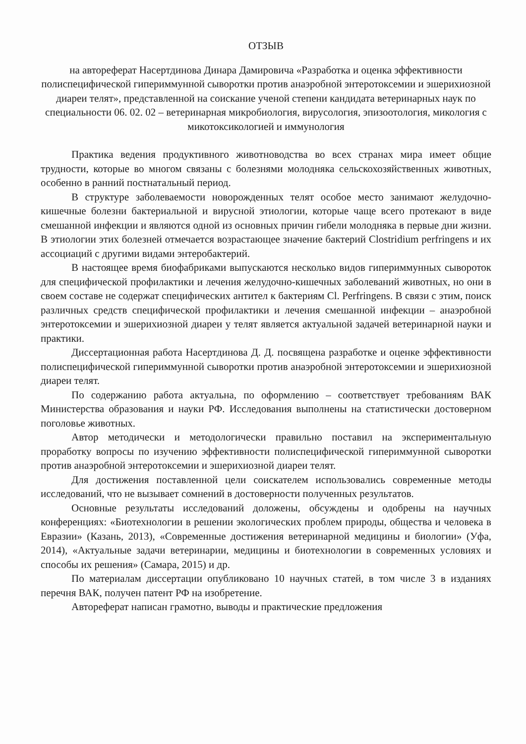ОТЗЫВ
на автореферат Насертдинова Динара Дамировича «Разработка и оценка эффективности полиспецифической гипериммунной сыворотки против анаэробной энтеротоксемии и эшерихиозной диареи телят», представленной на соискание ученой степени кандидата ветеринарных наук по специальности 06. 02. 02 – ветеринарная микробиология, вирусология, эпизоотология, микология с микотоксикологией и иммунология
Практика ведения продуктивного животноводства во всех странах мира имеет общие трудности, которые во многом связаны с болезнями молодняка сельскохозяйственных животных, особенно в ранний постнатальный период.
В структуре заболеваемости новорожденных телят особое место занимают желудочно-кишечные болезни бактериальной и вирусной этиологии, которые чаще всего протекают в виде смешанной инфекции и являются одной из основных причин гибели молодняка в первые дни жизни. В этиологии этих болезней отмечается возрастающее значение бактерий Clostridium perfringens и их ассоциаций с другими видами энтеробактерий.
В настоящее время биофабриками выпускаются несколько видов гипериммунных сывороток для специфической профилактики и лечения желудочно-кишечных заболеваний животных, но они в своем составе не содержат специфических антител к бактериям Cl. Perfringens. В связи с этим, поиск различных средств специфической профилактики и лечения смешанной инфекции – анаэробной энтеротоксемии и эшерихиозной диареи у телят является актуальной задачей ветеринарной науки и практики.
Диссертационная работа Насертдинова Д. Д. посвящена разработке и оценке эффективности полиспецифической гипериммунной сыворотки против анаэробной энтеротоксемии и эшерихиозной диареи телят.
По содержанию работа актуальна, по оформлению – соответствует требованиям ВАК Министерства образования и науки РФ. Исследования выполнены на статистически достоверном поголовье животных.
Автор методически и методологически правильно поставил на экспериментальную проработку вопросы по изучению эффективности полиспецифической гипериммунной сыворотки против анаэробной энтеротоксемии и эшерихиозной диареи телят.
Для достижения поставленной цели соискателем использовались современные методы исследований, что не вызывает сомнений в достоверности полученных результатов.
Основные результаты исследований доложены, обсуждены и одобрены на научных конференциях: «Биотехнологии в решении экологических проблем природы, общества и человека в Евразии» (Казань, 2013), «Современные достижения ветеринарной медицины и биологии» (Уфа, 2014), «Актуальные задачи ветеринарии, медицины и биотехнологии в современных условиях и способы их решения» (Самара, 2015) и др.
По материалам диссертации опубликовано 10 научных статей, в том числе 3 в изданиях перечня ВАК, получен патент РФ на изобретение.
Автореферат написан грамотно, выводы и практические предложения